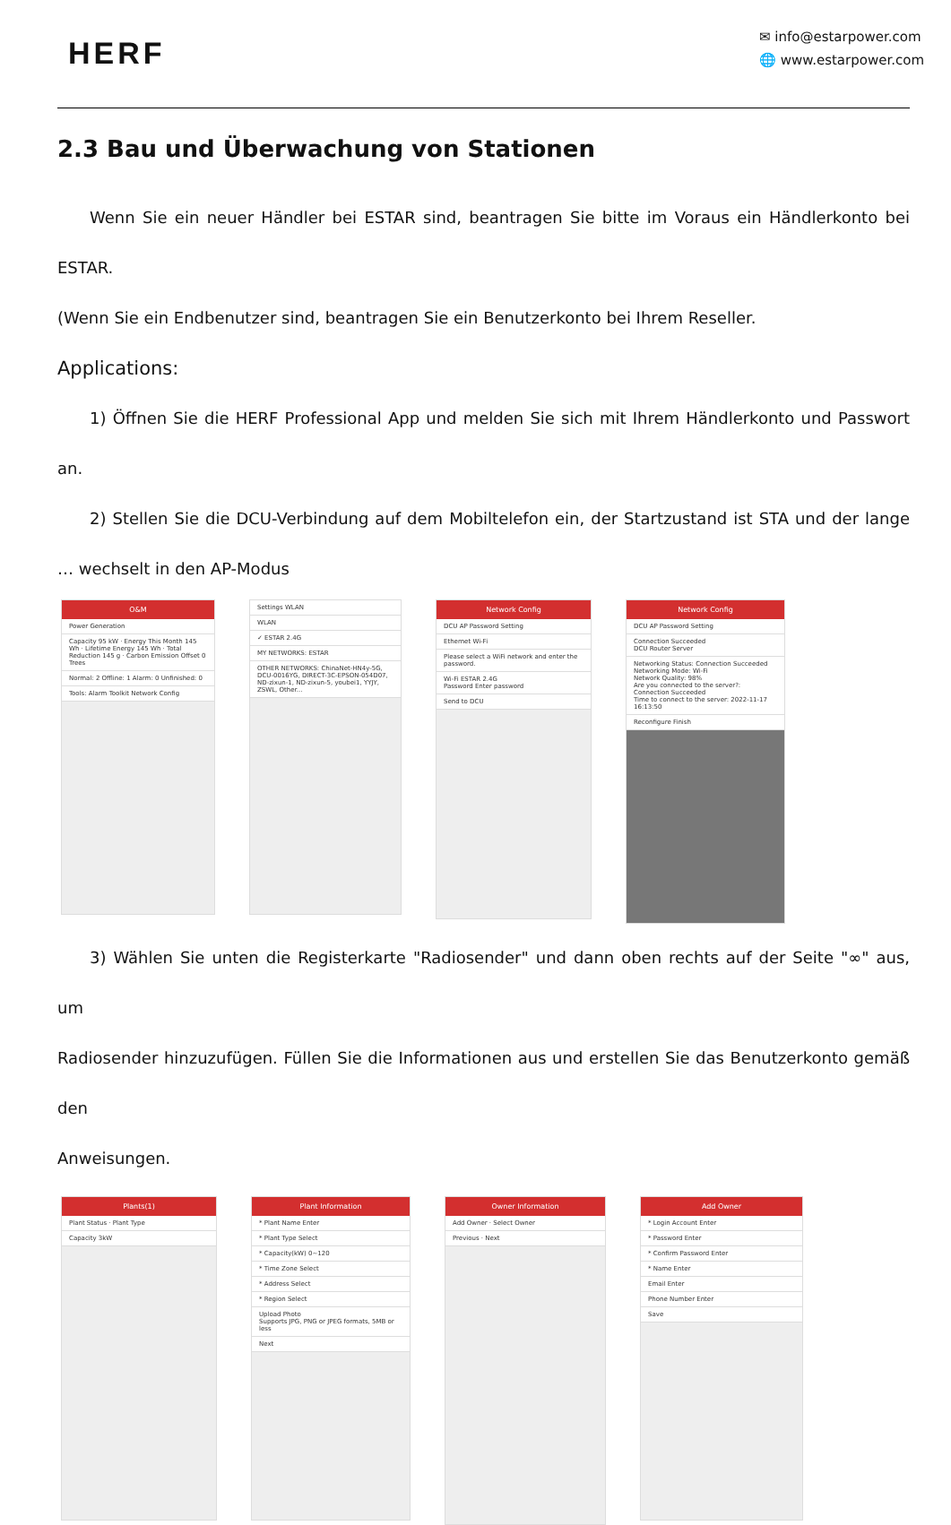HERF
✉ info@estarpower.com
🌐 www.estarpower.com
2.3 Bau und Überwachung von Stationen
Wenn Sie ein neuer Händler bei ESTAR sind, beantragen Sie bitte im Voraus ein Händlerkonto bei ESTAR.
(Wenn Sie ein Endbenutzer sind, beantragen Sie ein Benutzerkonto bei Ihrem Reseller.
Applications:
1) Öffnen Sie die HERF Professional App und melden Sie sich mit Ihrem Händlerkonto und Passwort an.
2) Stellen Sie die DCU-Verbindung auf dem Mobiltelefon ein, der Startzustand ist STA und der lange … wechselt in den AP-Modus
O&M
Power Generation
Capacity 95 kW · Energy This Month 145 Wh · Lifetime Energy 145 Wh · Total Reduction 145 g · Carbon Emission Offset 0 Trees
Normal: 2 Offline: 1 Alarm: 0 Unfinished: 0
Tools: Alarm Toolkit Network Config
Settings WLAN
WLAN
✓ ESTAR 2.4G
MY NETWORKS: ESTAR
OTHER NETWORKS: ChinaNet-HN4y-5G, DCU-0016YG, DIRECT-3C-EPSON-054D07, ND-zixun-1, ND-zixun-5, youbei1, YYJY, ZSWL, Other...
Network Config
DCU AP Password Setting
Ethernet Wi-Fi
Please select a WiFi network and enter the password.
Wi-Fi ESTAR 2.4G
Password Enter password
Send to DCU
Network Config
DCU AP Password Setting
Connection Succeeded
DCU Router Server
Networking Status: Connection Succeeded
Networking Mode: Wi-Fi
Network Quality: 98%
Are you connected to the server?: Connection Succeeded
Time to connect to the server: 2022-11-17 16:13:50
Reconfigure Finish
3) Wählen Sie unten die Registerkarte "Radiosender" und dann oben rechts auf der Seite "∞" aus, um
Radiosender hinzuzufügen. Füllen Sie die Informationen aus und erstellen Sie das Benutzerkonto gemäß den
Anweisungen.
Plants(1)
Plant Status · Plant Type
Capacity 3kW
Plant Information
* Plant Name Enter
* Plant Type Select
* Capacity(kW) 0~120
* Time Zone Select
* Address Select
* Region Select
Upload Photo
Supports JPG, PNG or JPEG formats, 5MB or less
Next
Owner Information
Add Owner · Select Owner
Previous · Next
Add Owner
* Login Account Enter
* Password Enter
* Confirm Password Enter
* Name Enter
Email Enter
Phone Number Enter
Save